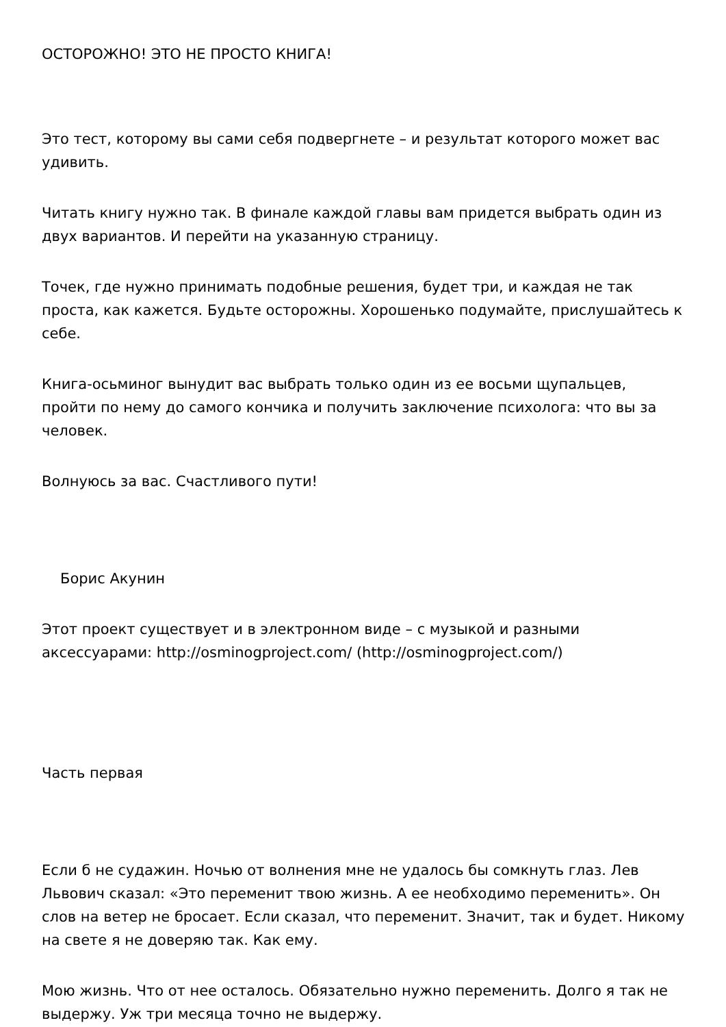ОСТОРОЖНО! ЭТО НЕ ПРОСТО КНИГА!
Это тест, которому вы сами себя подвергнете – и результат которого может вас удивить.
Читать книгу нужно так. В финале каждой главы вам придется выбрать один из двух вариантов. И перейти на указанную страницу.
Точек, где нужно принимать подобные решения, будет три, и каждая не так проста, как кажется. Будьте осторожны. Хорошенько подумайте, прислушайтесь к себе.
Книга-осьминог вынудит вас выбрать только один из ее восьми щупальцев, пройти по нему до самого кончика и получить заключение психолога: что вы за человек.
Волнуюсь за вас. Счастливого пути!
Борис Акунин
Этот проект существует и в электронном виде – с музыкой и разными аксессуарами: http://osminogproject.com/ (http://osminogproject.com/)
Часть первая
Если б не судажин. Ночью от волнения мне не удалось бы сомкнуть глаз. Лев Львович сказал: «Это переменит твою жизнь. А ее необходимо переменить». Он слов на ветер не бросает. Если сказал, что переменит. Значит, так и будет. Никому на свете я не доверяю так. Как ему.
Мою жизнь. Что от нее осталось. Обязательно нужно переменить. Долго я так не выдержу. Уж три месяца точно не выдержу.